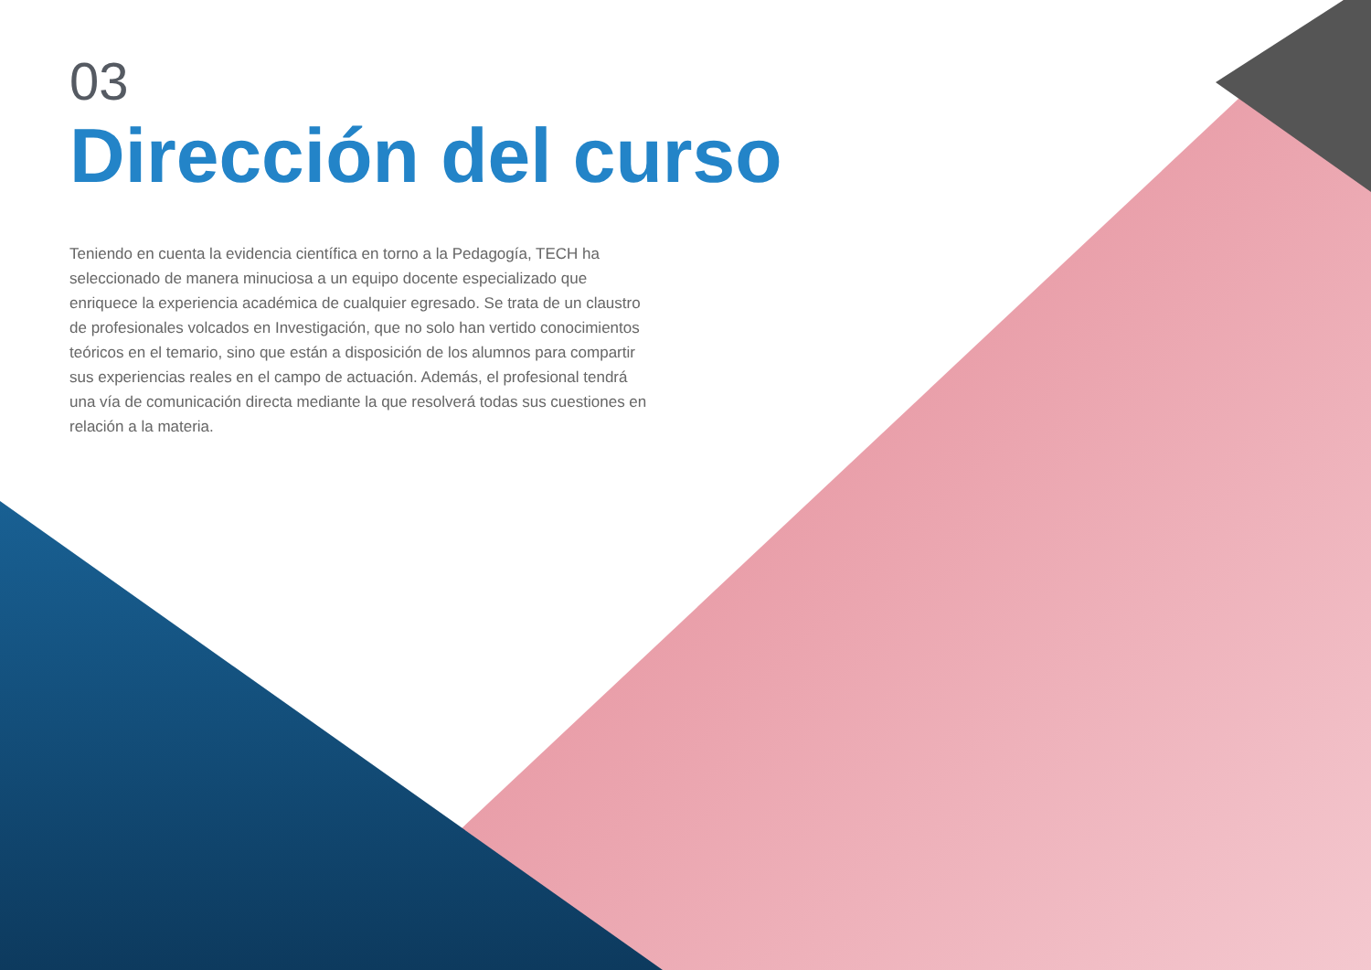03
Dirección del curso
Teniendo en cuenta la evidencia científica en torno a la Pedagogía, TECH ha seleccionado de manera minuciosa a un equipo docente especializado que enriquece la experiencia académica de cualquier egresado. Se trata de un claustro de profesionales volcados en Investigación, que no solo han vertido conocimientos teóricos en el temario, sino que están a disposición de los alumnos para compartir sus experiencias reales en el campo de actuación. Además, el profesional tendrá una vía de comunicación directa mediante la que resolverá todas sus cuestiones en relación a la materia.